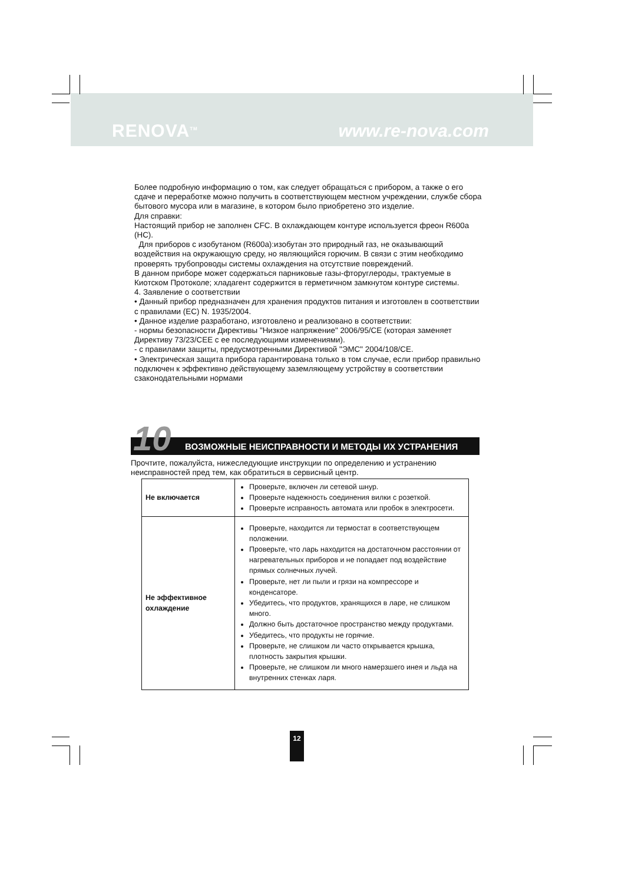RENOVA<sup>TM</sup> www.re-nova.com
Более подробную информацию о том, как следует обращаться с прибором, а также о его сдаче и переработке можно получить в соответствующем местном учреждении, службе сбора бытового мусора или в магазине, в котором было приобретено это изделие.
Для справки:
Настоящий прибор не заполнен CFC. В охлаждающем контуре используется фреон R600a (HC).
Для приборов с изобутаном (R600a):изобутан это природный газ, не оказывающий воздействия на окружающую среду, но являющийся горючим. В связи с этим необходимо проверять трубопроводы системы охлаждения на отсутствие повреждений.
В данном приборе может содержаться парниковые газы-фторуглероды, трактуемые в Киотском Протоколе; хладагент содержится в герметичном замкнутом контуре системы.
4. Заявление о соответствии
• Данный прибор предназначен для хранения продуктов питания и изготовлен в соответствии с правилами (ЕС) N. 1935/2004.
• Данное изделие разработано, изготовлено и реализовано в соответствии:
- нормы безопасности Директивы "Низкое напряжение" 2006/95/CE (которая заменяет Директиву 73/23/CEE с ее последующими изменениями).
- с правилами защиты, предусмотренными Директивой "ЭМС" 2004/108/CE.
• Электрическая защита прибора гарантирована только в том случае, если прибор правильно подключен к эффективно действующему заземляющему устройству в соответствии сзаконодательными нормами
10
ВОЗМОЖНЫЕ НЕИСПРАВНОСТИ И МЕТОДЫ ИХ УСТРАНЕНИЯ
Прочтите, пожалуйста, нижеследующие инструкции по определению и устранению неисправностей пред тем, как обратиться в сервисный центр.
| Не включается | Проверьте, включен ли сетевой шнур. Проверьте надежность соединения вилки с розеткой. Проверьте исправность автомата или пробок в электросети. |
| Не эффективное охлаждение | Проверьте, находится ли термостат в соответствующем положении. Проверьте, что ларь находится на достаточном расстоянии от нагревательных приборов и не попадает под воздействие прямых солнечных лучей. Проверьте, нет ли пыли и грязи на компрессоре и конденсаторе. Убедитесь, что продуктов, хранящихся в ларе, не слишком много. Должно быть достаточное пространство между продуктами. Убедитесь, что продукты не горячие. Проверьте, не слишком ли часто открывается крышка, плотность закрытия крышки. Проверьте, не слишком ли много намерзшего инея и льда на внутренних стенках ларя. |
12